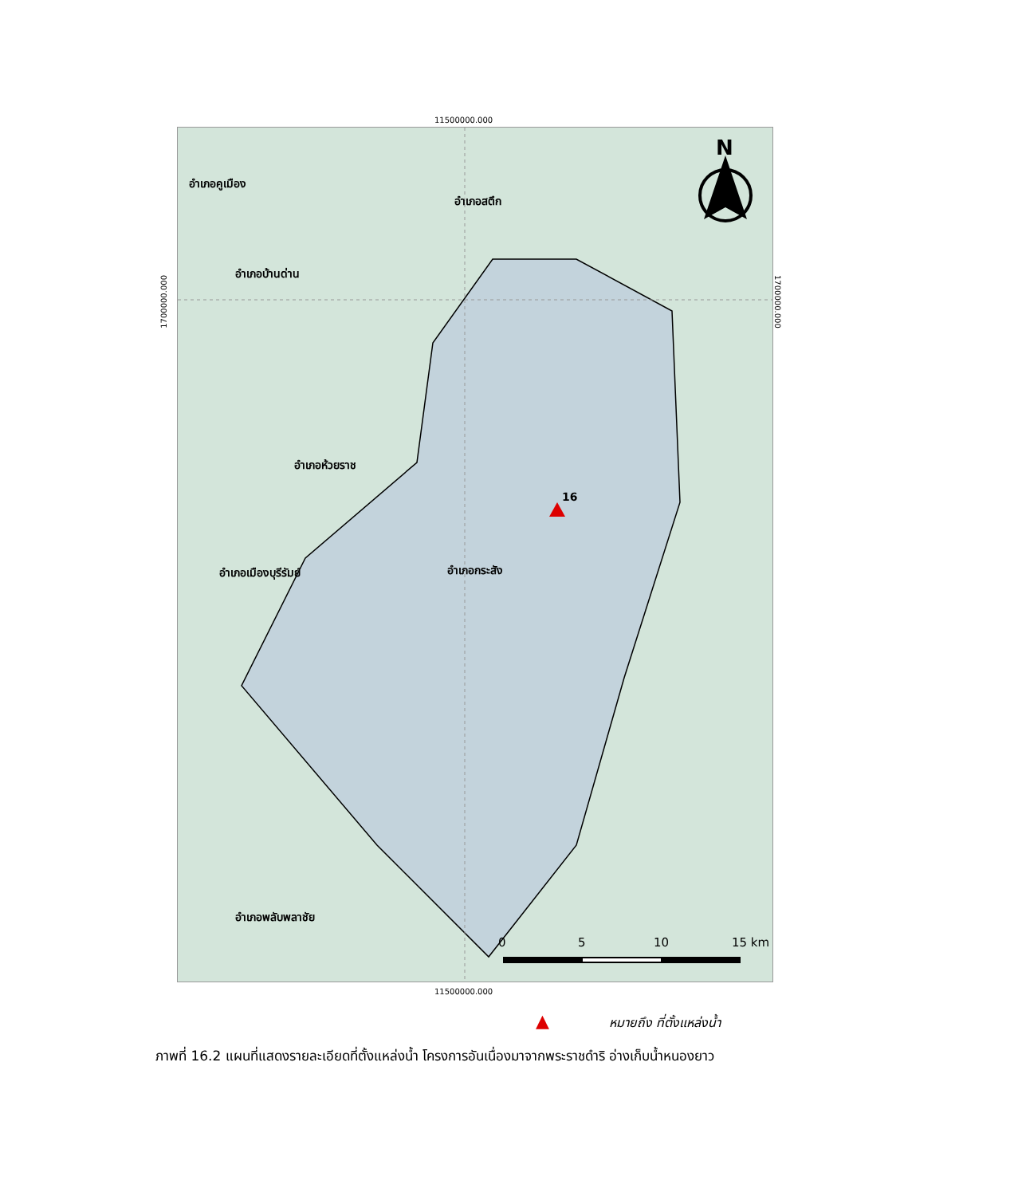11500000.000
อำเภอคูเมือง
อำเภอสตึก
อำเภอบ้านด่าน
อำเภอห้วยราช
16
อำเภอเมืองบุรีรัมย์ อำเภอกระสัง
อำเภอพลับพลาชัย
N
0 5 10 15 km
1700000.000
1700000.000
11500000.000
▲ หมายถึง ที่ตั้งแหล่งน้ำ
ภาพที่ 16.2 แผนที่แสดงรายละเอียดที่ตั้งแหล่งน้ำ โครงการอันเนื่องมาจากพระราชดำริ อ่างเก็บน้ำหนองยาว